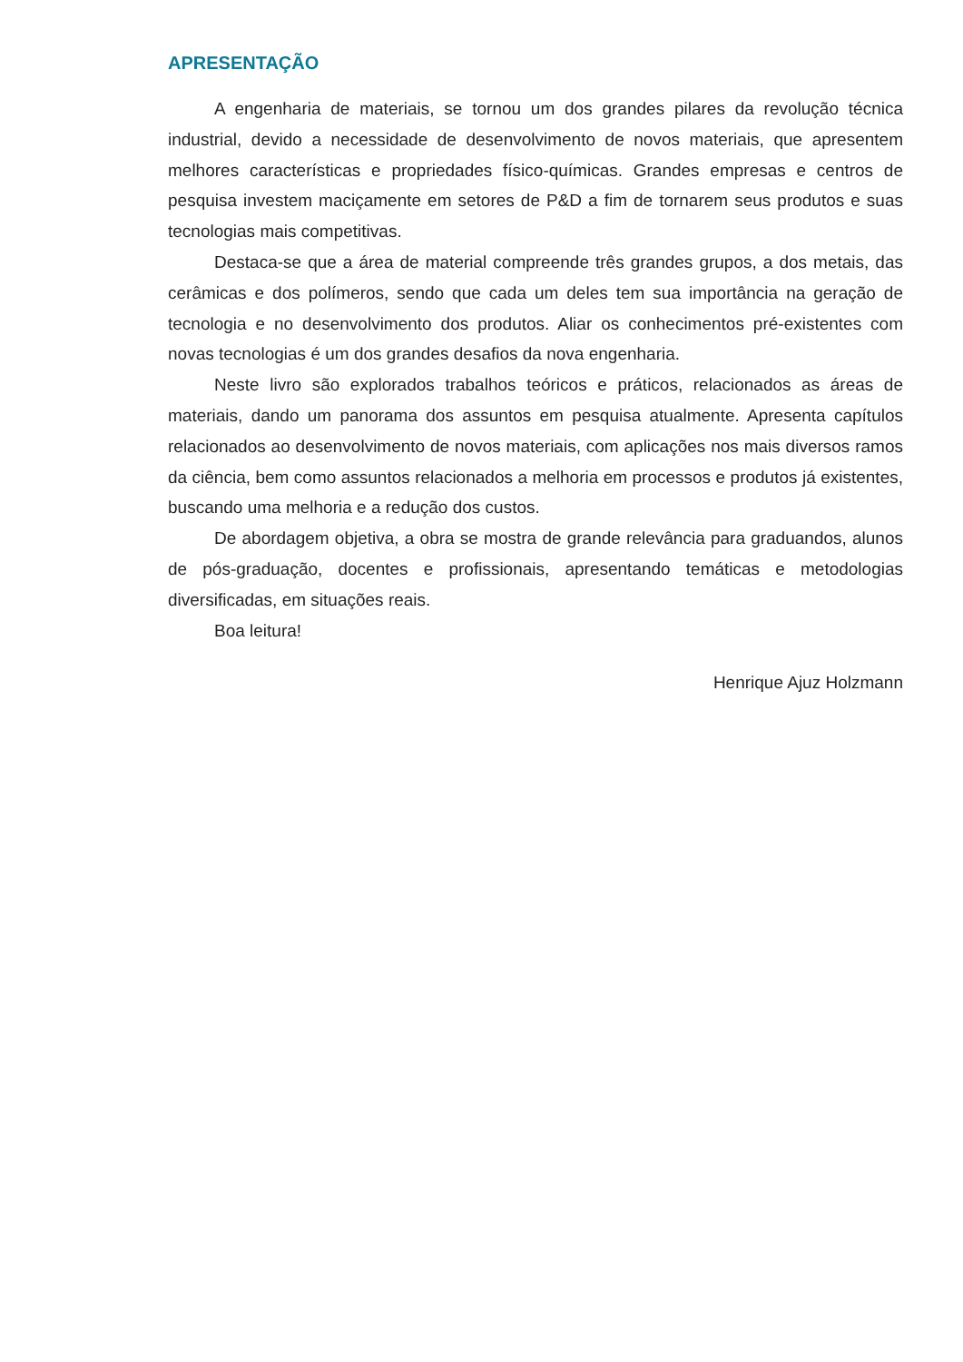APRESENTAÇÃO
A engenharia de materiais, se tornou um dos grandes pilares da revolução técnica industrial, devido a necessidade de desenvolvimento de novos materiais, que apresentem melhores características e propriedades físico-químicas. Grandes empresas e centros de pesquisa investem maciçamente em setores de P&D a fim de tornarem seus produtos e suas tecnologias mais competitivas.
Destaca-se que a área de material compreende três grandes grupos, a dos metais, das cerâmicas e dos polímeros, sendo que cada um deles tem sua importância na geração de tecnologia e no desenvolvimento dos produtos. Aliar os conhecimentos pré-existentes com novas tecnologias é um dos grandes desafios da nova engenharia.
Neste livro são explorados trabalhos teóricos e práticos, relacionados as áreas de materiais, dando um panorama dos assuntos em pesquisa atualmente. Apresenta capítulos relacionados ao desenvolvimento de novos materiais, com aplicações nos mais diversos ramos da ciência, bem como assuntos relacionados a melhoria em processos e produtos já existentes, buscando uma melhoria e a redução dos custos.
De abordagem objetiva, a obra se mostra de grande relevância para graduandos, alunos de pós-graduação, docentes e profissionais, apresentando temáticas e metodologias diversificadas, em situações reais.
Boa leitura!
Henrique Ajuz Holzmann